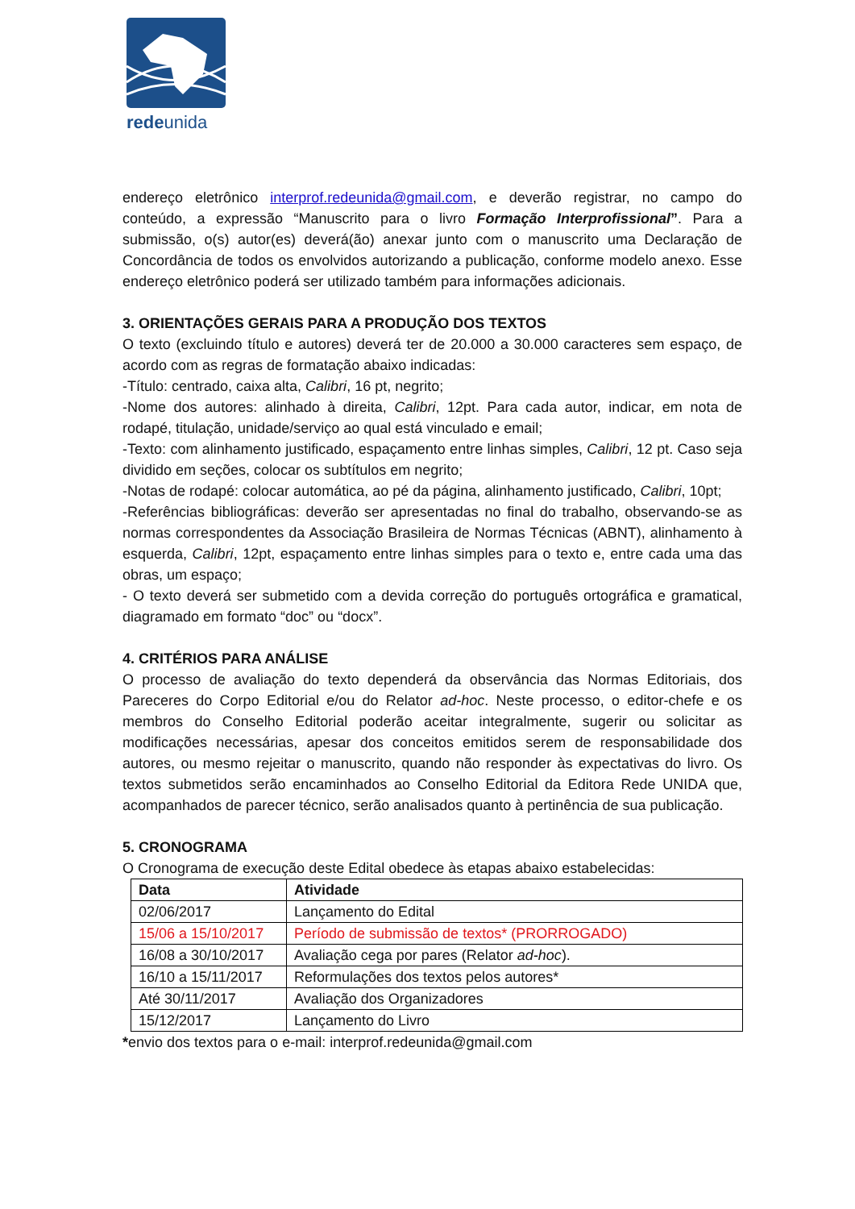redeunida
endereço eletrônico interprof.redeunida@gmail.com, e deverão registrar, no campo do conteúdo, a expressão “Manuscrito para o livro Formação Interprofissional”. Para a submissão, o(s) autor(es) deverá(ão) anexar junto com o manuscrito uma Declaração de Concordância de todos os envolvidos autorizando a publicação, conforme modelo anexo. Esse endereço eletrônico poderá ser utilizado também para informações adicionais.
3. ORIENTAÇÕES GERAIS PARA A PRODUÇÃO DOS TEXTOS
O texto (excluindo título e autores) deverá ter de 20.000 a 30.000 caracteres sem espaço, de acordo com as regras de formatação abaixo indicadas:
-Título: centrado, caixa alta, Calibri, 16 pt, negrito;
-Nome dos autores: alinhado à direita, Calibri, 12pt. Para cada autor, indicar, em nota de rodapé, titulação, unidade/serviço ao qual está vinculado e email;
-Texto: com alinhamento justificado, espaçamento entre linhas simples, Calibri, 12 pt. Caso seja dividido em seções, colocar os subtítulos em negrito;
-Notas de rodapé: colocar automática, ao pé da página, alinhamento justificado, Calibri, 10pt;
-Referências bibliográficas: deverão ser apresentadas no final do trabalho, observando-se as normas correspondentes da Associação Brasileira de Normas Técnicas (ABNT), alinhamento à esquerda, Calibri, 12pt, espaçamento entre linhas simples para o texto e, entre cada uma das obras, um espaço;
- O texto deverá ser submetido com a devida correção do português ortográfica e gramatical, diagramado em formato “doc” ou “docx”.
4. CRITÉRIOS PARA ANÁLISE
O processo de avaliação do texto dependerá da observância das Normas Editoriais, dos Pareceres do Corpo Editorial e/ou do Relator ad-hoc. Neste processo, o editor-chefe e os membros do Conselho Editorial poderão aceitar integralmente, sugerir ou solicitar as modificações necessárias, apesar dos conceitos emitidos serem de responsabilidade dos autores, ou mesmo rejeitar o manuscrito, quando não responder às expectativas do livro. Os textos submetidos serão encaminhados ao Conselho Editorial da Editora Rede UNIDA que, acompanhados de parecer técnico, serão analisados quanto à pertinência de sua publicação.
5. CRONOGRAMA
O Cronograma de execução deste Edital obedece às etapas abaixo estabelecidas:
| Data | Atividade |
| --- | --- |
| 02/06/2017 | Lançamento do Edital |
| 15/06 a 15/10/2017 | Período de submissão de textos* (PRORROGADO) |
| 16/08 a 30/10/2017 | Avaliação cega por pares (Relator ad-hoc ). |
| 16/10 a 15/11/2017 | Reformulações dos textos pelos autores* |
| Até 30/11/2017 | Avaliação dos Organizadores |
| 15/12/2017 | Lançamento do Livro |
*envio dos textos para o e-mail: interprof.redeunida@gmail.com